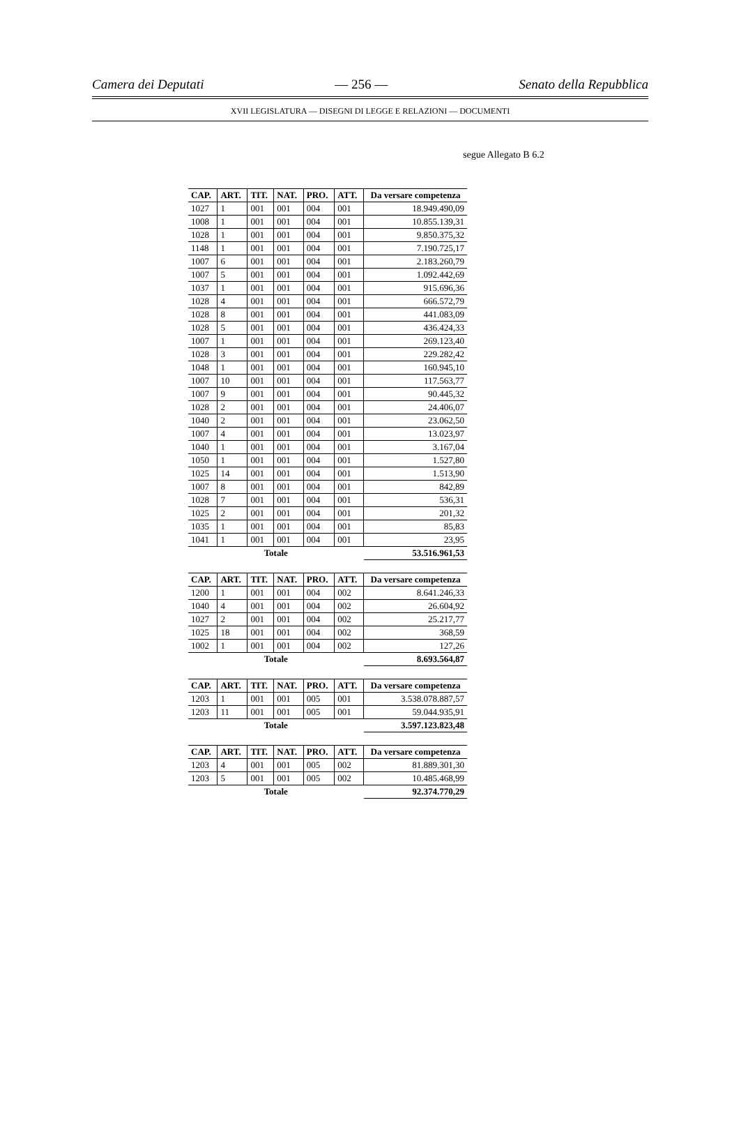Camera dei Deputati — 256 — Senato della Repubblica
XVII LEGISLATURA — DISEGNI DI LEGGE E RELAZIONI — DOCUMENTI
segue Allegato B 6.2
| CAP. | ART. | TIT. | NAT. | PRO. | ATT. | Da versare competenza |
| --- | --- | --- | --- | --- | --- | --- |
| 1027 | 1 | 001 | 001 | 004 | 001 | 18.949.490,09 |
| 1008 | 1 | 001 | 001 | 004 | 001 | 10.855.139,31 |
| 1028 | 1 | 001 | 001 | 004 | 001 | 9.850.375,32 |
| 1148 | 1 | 001 | 001 | 004 | 001 | 7.190.725,17 |
| 1007 | 6 | 001 | 001 | 004 | 001 | 2.183.260,79 |
| 1007 | 5 | 001 | 001 | 004 | 001 | 1.092.442,69 |
| 1037 | 1 | 001 | 001 | 004 | 001 | 915.696,36 |
| 1028 | 4 | 001 | 001 | 004 | 001 | 666.572,79 |
| 1028 | 8 | 001 | 001 | 004 | 001 | 441.083,09 |
| 1028 | 5 | 001 | 001 | 004 | 001 | 436.424,33 |
| 1007 | 1 | 001 | 001 | 004 | 001 | 269.123,40 |
| 1028 | 3 | 001 | 001 | 004 | 001 | 229.282,42 |
| 1048 | 1 | 001 | 001 | 004 | 001 | 160.945,10 |
| 1007 | 10 | 001 | 001 | 004 | 001 | 117.563,77 |
| 1007 | 9 | 001 | 001 | 004 | 001 | 90.445,32 |
| 1028 | 2 | 001 | 001 | 004 | 001 | 24.406,07 |
| 1040 | 2 | 001 | 001 | 004 | 001 | 23.062,50 |
| 1007 | 4 | 001 | 001 | 004 | 001 | 13.023,97 |
| 1040 | 1 | 001 | 001 | 004 | 001 | 3.167,04 |
| 1050 | 1 | 001 | 001 | 004 | 001 | 1.527,80 |
| 1025 | 14 | 001 | 001 | 004 | 001 | 1.513,90 |
| 1007 | 8 | 001 | 001 | 004 | 001 | 842,89 |
| 1028 | 7 | 001 | 001 | 004 | 001 | 536,31 |
| 1025 | 2 | 001 | 001 | 004 | 001 | 201,32 |
| 1035 | 1 | 001 | 001 | 004 | 001 | 85,83 |
| 1041 | 1 | 001 | 001 | 004 | 001 | 23,95 |
| Totale | | | | | | 53.516.961,53 |
| CAP. | ART. | TIT. | NAT. | PRO. | ATT. | Da versare competenza |
| --- | --- | --- | --- | --- | --- | --- |
| 1200 | 1 | 001 | 001 | 004 | 002 | 8.641.246,33 |
| 1040 | 4 | 001 | 001 | 004 | 002 | 26.604,92 |
| 1027 | 2 | 001 | 001 | 004 | 002 | 25.217,77 |
| 1025 | 18 | 001 | 001 | 004 | 002 | 368,59 |
| 1002 | 1 | 001 | 001 | 004 | 002 | 127,26 |
| Totale | | | | | | 8.693.564,87 |
| CAP. | ART. | TIT. | NAT. | PRO. | ATT. | Da versare competenza |
| --- | --- | --- | --- | --- | --- | --- |
| 1203 | 1 | 001 | 001 | 005 | 001 | 3.538.078.887,57 |
| 1203 | 11 | 001 | 001 | 005 | 001 | 59.044.935,91 |
| Totale | | | | | | 3.597.123.823,48 |
| CAP. | ART. | TIT. | NAT. | PRO. | ATT. | Da versare competenza |
| --- | --- | --- | --- | --- | --- | --- |
| 1203 | 4 | 001 | 001 | 005 | 002 | 81.889.301,30 |
| 1203 | 5 | 001 | 001 | 005 | 002 | 10.485.468,99 |
| Totale | | | | | | 92.374.770,29 |